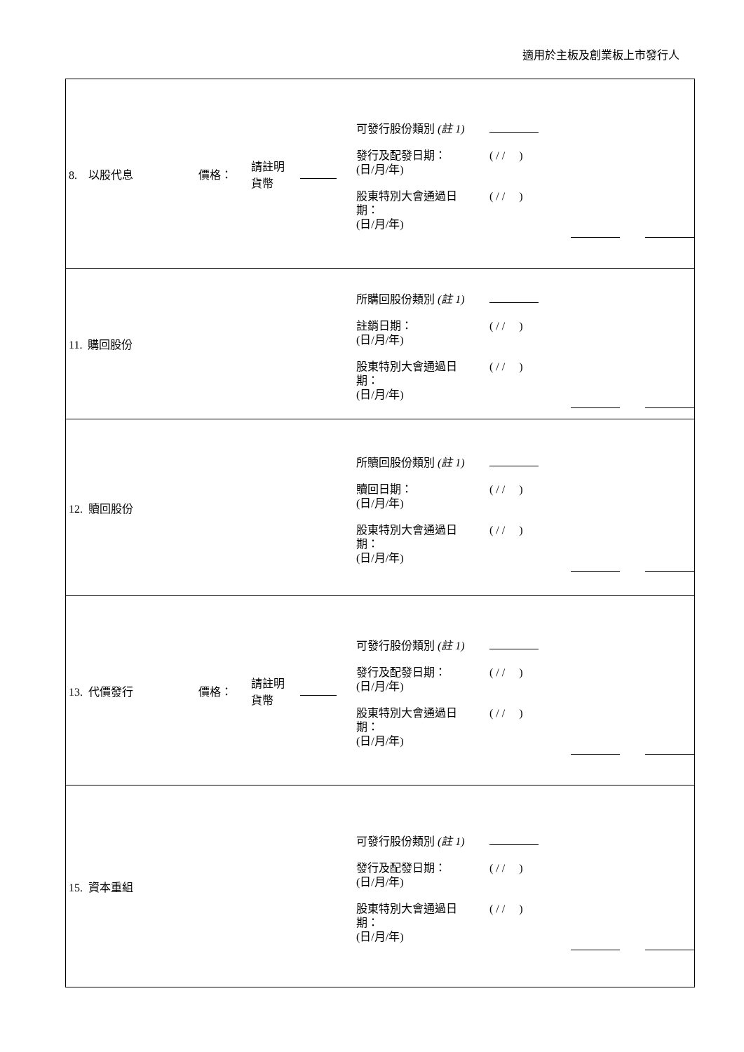適用於主板及創業板上市發行人
| 8. 以股代息 價格： 請註明 貨幣 | 可發行股份類別 (註 1) 發行及配發日期： (日/月/年) ( / / ) 股東特別大會通過日 期： (日/月/年) ( / / ) |
| 11. 購回股份 | 所購回股份類別 (註 1) 註銷日期： (日/月/年) ( / / ) 股東特別大會通過日 期： (日/月/年) ( / / ) |
| 12. 贖回股份 | 所贖回股份類別 (註 1) 贖回日期： (日/月/年) ( / / ) 股東特別大會通過日 期： (日/月/年) ( / / ) |
| 13. 代價發行 價格： 請註明 貨幣 | 可發行股份類別 (註 1) 發行及配發日期： (日/月/年) ( / / ) 股東特別大會通過日 期： (日/月/年) ( / / ) |
| 15. 資本重組 | 可發行股份類別 (註 1) 發行及配發日期： (日/月/年) ( / / ) 股東特別大會通過日 期： (日/月/年) ( / / ) |